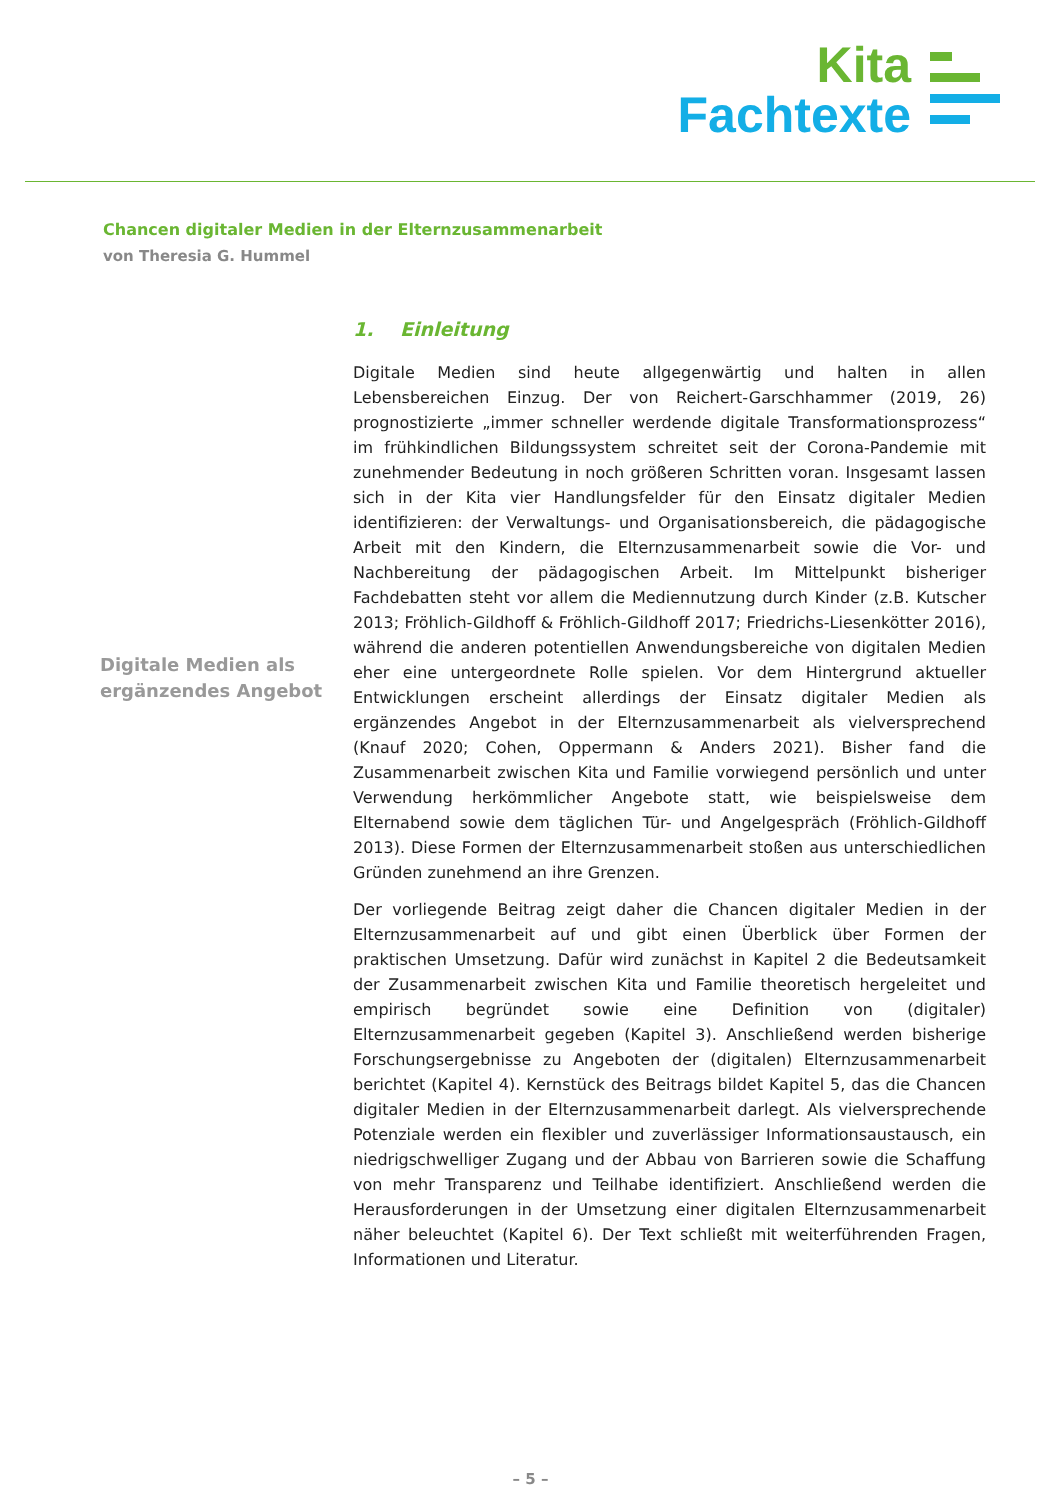Kita
Fachtexte
Chancen digitaler Medien in der Elternzusammenarbeit
von Theresia G. Hummel
1. Einleitung
Digitale Medien sind heute allgegenwärtig und halten in allen Lebensbereichen Einzug. Der von Reichert-Garschhammer (2019, 26) prognostizierte „immer schneller werdende digitale Transformationsprozess“ im frühkindlichen Bildungssystem schreitet seit der Corona-Pandemie mit zunehmender Bedeutung in noch größeren Schritten voran. Insgesamt lassen sich in der Kita vier Handlungsfelder für den Einsatz digitaler Medien identifizieren: der Verwaltungs- und Organisationsbereich, die pädagogische Arbeit mit den Kindern, die Elternzusammenarbeit sowie die Vor- und Nachbereitung der pädagogischen Arbeit. Im Mittelpunkt bisheriger Fachdebatten steht vor allem die Mediennutzung durch Kinder (z.B. Kutscher 2013; Fröhlich-Gildhoff & Fröhlich-Gildhoff 2017; Friedrichs-Liesenkötter 2016), während die anderen potentiellen Anwendungsbereiche von digitalen Medien eher eine untergeordnete Rolle spielen. Vor dem Hintergrund aktueller Entwicklungen erscheint allerdings der Einsatz digitaler Medien als ergänzendes Angebot in der Elternzusammenarbeit als vielversprechend (Knauf 2020; Cohen, Oppermann & Anders 2021). Bisher fand die Zusammenarbeit zwischen Kita und Familie vorwiegend persönlich und unter Verwendung herkömmlicher Angebote statt, wie beispielsweise dem Elternabend sowie dem täglichen Tür- und Angelgespräch (Fröhlich-Gildhoff 2013). Diese Formen der Elternzusammenarbeit stoßen aus unterschiedlichen Gründen zunehmend an ihre Grenzen.
Der vorliegende Beitrag zeigt daher die Chancen digitaler Medien in der Elternzusammenarbeit auf und gibt einen Überblick über Formen der praktischen Umsetzung. Dafür wird zunächst in Kapitel 2 die Bedeutsamkeit der Zusammenarbeit zwischen Kita und Familie theoretisch hergeleitet und empirisch begründet sowie eine Definition von (digitaler) Elternzusammenarbeit gegeben (Kapitel 3). Anschließend werden bisherige Forschungsergebnisse zu Angeboten der (digitalen) Elternzusammenarbeit berichtet (Kapitel 4). Kernstück des Beitrags bildet Kapitel 5, das die Chancen digitaler Medien in der Elternzusammenarbeit darlegt. Als vielversprechende Potenziale werden ein flexibler und zuverlässiger Informationsaustausch, ein niedrigschwelliger Zugang und der Abbau von Barrieren sowie die Schaffung von mehr Transparenz und Teilhabe identifiziert. Anschließend werden die Herausforderungen in der Umsetzung einer digitalen Elternzusammenarbeit näher beleuchtet (Kapitel 6). Der Text schließt mit weiterführenden Fragen, Informationen und Literatur.
Digitale Medien als
ergänzendes Angebot
– 5 –